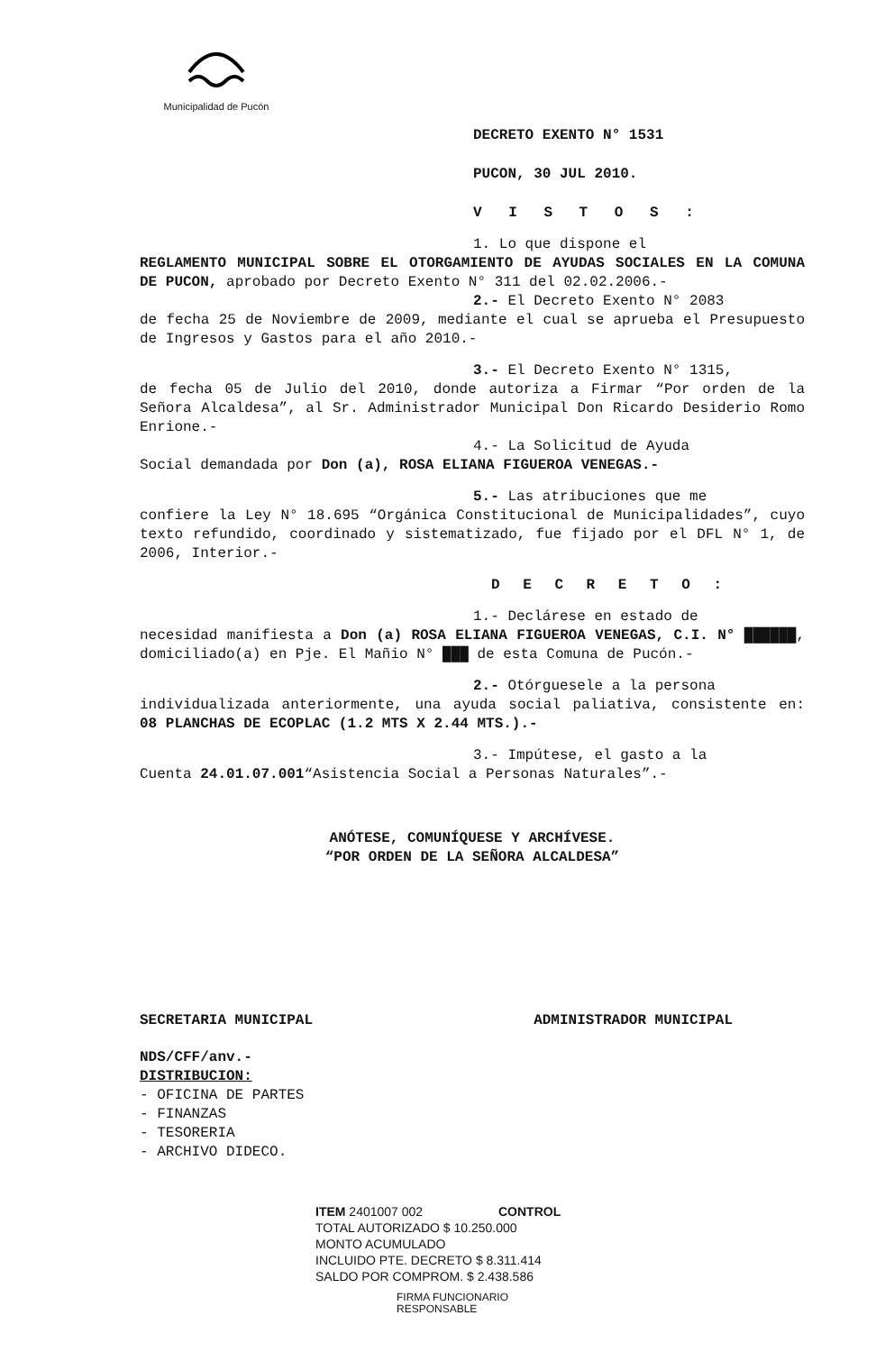Municipalidad de Pucón
DECRETO EXENTO N° 1531
PUCON, 30 JUL 2010.
V I S T O S :
1. Lo que dispone el
REGLAMENTO MUNICIPAL SOBRE EL OTORGAMIENTO DE AYUDAS SOCIALES EN LA COMUNA DE PUCON, aprobado por Decreto Exento N° 311 del 02.02.2006.-
2.- El Decreto Exento N° 2083
de fecha 25 de Noviembre de 2009, mediante el cual se aprueba el Presupuesto de Ingresos y Gastos para el año 2010.-
3.- El Decreto Exento N° 1315,
de fecha 05 de Julio del 2010, donde autoriza a Firmar “Por orden de la Señora Alcaldesa”, al Sr. Administrador Municipal Don Ricardo Desiderio Romo Enrione.-
4.- La Solicitud de Ayuda
Social demandada por Don (a), ROSA ELIANA FIGUEROA VENEGAS.-
5.- Las atribuciones que me
confiere la Ley N° 18.695 “Orgánica Constitucional de Municipalidades”, cuyo texto refundido, coordinado y sistematizado, fue fijado por el DFL N° 1, de 2006, Interior.-
D E C R E T O :
1.- Declárese en estado de
necesidad manifiesta a Don (a) ROSA ELIANA FIGUEROA VENEGAS, C.I. N° ██████, domiciliado(a) en Pje. El Mañio N° ███ de esta Comuna de Pucón.-
2.- Otórguesele a la persona
individualizada anteriormente, una ayuda social paliativa, consistente en: 08 PLANCHAS DE ECOPLAC (1.2 MTS X 2.44 MTS.).-
3.- Impútese, el gasto a la
Cuenta 24.01.07.001“Asistencia Social a Personas Naturales”.-
ANÓTESE, COMUNÍQUESE Y ARCHÍVESE.
“POR ORDEN DE LA SEÑORA ALCALDESA”
SECRETARIA MUNICIPAL ADMINISTRADOR MUNICIPAL
NDS/CFF/anv.-
DISTRIBUCION:
- OFICINA DE PARTES
- FINANZAS
- TESORERIA
- ARCHIVO DIDECO.
ITEM 2401007 002 CONTROL
TOTAL AUTORIZADO $ 10.250.000
MONTO ACUMULADO
INCLUIDO PTE. DECRETO $ 8.311.414
SALDO POR COMPROM. $ 2.438.586
FIRMA FUNCIONARIO
RESPONSABLE